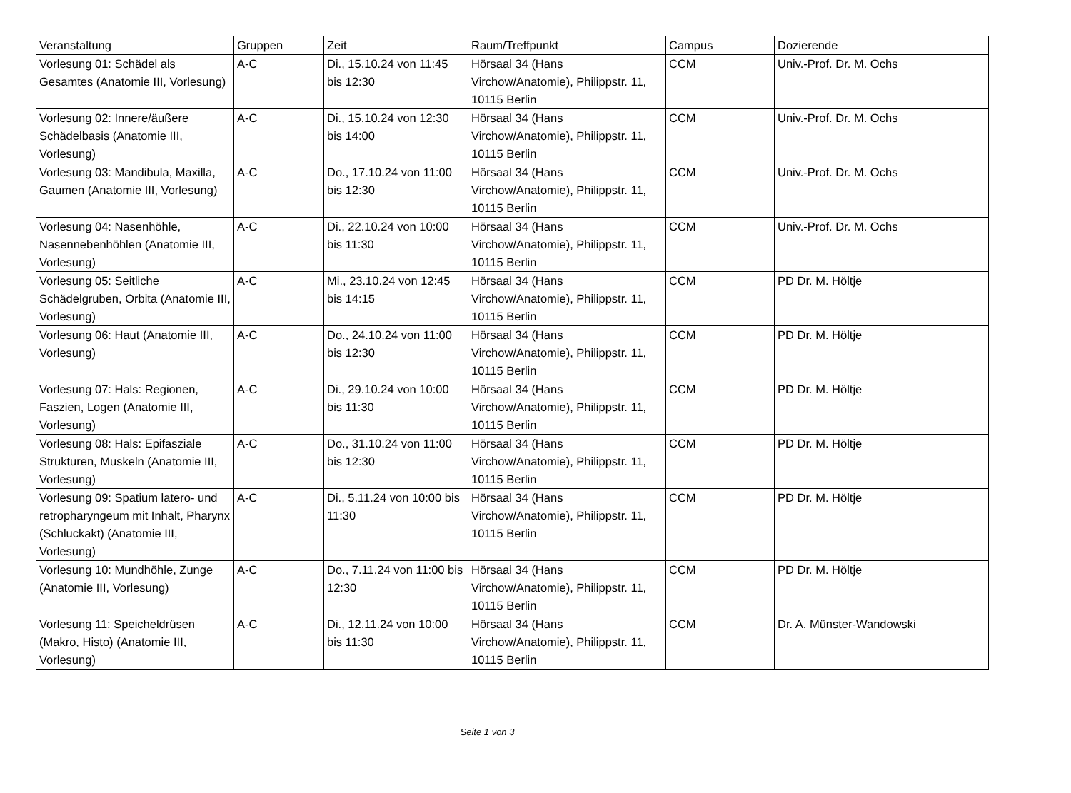| Veranstaltung | Gruppen | Zeit | Raum/Treffpunkt | Campus | Dozierende |
| --- | --- | --- | --- | --- | --- |
| Vorlesung 01: Schädel als Gesamtes (Anatomie III, Vorlesung) | A-C | Di., 15.10.24 von 11:45 bis 12:30 | Hörsaal 34 (Hans Virchow/Anatomie), Philippstr. 11, 10115 Berlin | CCM | Univ.-Prof. Dr. M. Ochs |
| Vorlesung 02: Innere/äußere Schädelbasis (Anatomie III, Vorlesung) | A-C | Di., 15.10.24 von 12:30 bis 14:00 | Hörsaal 34 (Hans Virchow/Anatomie), Philippstr. 11, 10115 Berlin | CCM | Univ.-Prof. Dr. M. Ochs |
| Vorlesung 03: Mandibula, Maxilla, Gaumen (Anatomie III, Vorlesung) | A-C | Do., 17.10.24 von 11:00 bis 12:30 | Hörsaal 34 (Hans Virchow/Anatomie), Philippstr. 11, 10115 Berlin | CCM | Univ.-Prof. Dr. M. Ochs |
| Vorlesung 04: Nasenhöhle, Nasennebenhöhlen (Anatomie III, Vorlesung) | A-C | Di., 22.10.24 von 10:00 bis 11:30 | Hörsaal 34 (Hans Virchow/Anatomie), Philippstr. 11, 10115 Berlin | CCM | Univ.-Prof. Dr. M. Ochs |
| Vorlesung 05: Seitliche Schädelgruben, Orbita (Anatomie III, Vorlesung) | A-C | Mi., 23.10.24 von 12:45 bis 14:15 | Hörsaal 34 (Hans Virchow/Anatomie), Philippstr. 11, 10115 Berlin | CCM | PD Dr. M. Höltje |
| Vorlesung 06: Haut (Anatomie III, Vorlesung) | A-C | Do., 24.10.24 von 11:00 bis 12:30 | Hörsaal 34 (Hans Virchow/Anatomie), Philippstr. 11, 10115 Berlin | CCM | PD Dr. M. Höltje |
| Vorlesung 07: Hals: Regionen, Faszien, Logen (Anatomie III, Vorlesung) | A-C | Di., 29.10.24 von 10:00 bis 11:30 | Hörsaal 34 (Hans Virchow/Anatomie), Philippstr. 11, 10115 Berlin | CCM | PD Dr. M. Höltje |
| Vorlesung 08: Hals: Epifasziale Strukturen, Muskeln (Anatomie III, Vorlesung) | A-C | Do., 31.10.24 von 11:00 bis 12:30 | Hörsaal 34 (Hans Virchow/Anatomie), Philippstr. 11, 10115 Berlin | CCM | PD Dr. M. Höltje |
| Vorlesung 09: Spatium latero- und retropharyngeum mit Inhalt, Pharynx (Schluckakt) (Anatomie III, Vorlesung) | A-C | Di., 5.11.24 von 10:00 bis 11:30 | Hörsaal 34 (Hans Virchow/Anatomie), Philippstr. 11, 10115 Berlin | CCM | PD Dr. M. Höltje |
| Vorlesung 10: Mundhöhle, Zunge (Anatomie III, Vorlesung) | A-C | Do., 7.11.24 von 11:00 bis 12:30 | Hörsaal 34 (Hans Virchow/Anatomie), Philippstr. 11, 10115 Berlin | CCM | PD Dr. M. Höltje |
| Vorlesung 11: Speicheldrüsen (Makro, Histo) (Anatomie III, Vorlesung) | A-C | Di., 12.11.24 von 10:00 bis 11:30 | Hörsaal 34 (Hans Virchow/Anatomie), Philippstr. 11, 10115 Berlin | CCM | Dr. A. Münster-Wandowski |
Seite 1 von 3